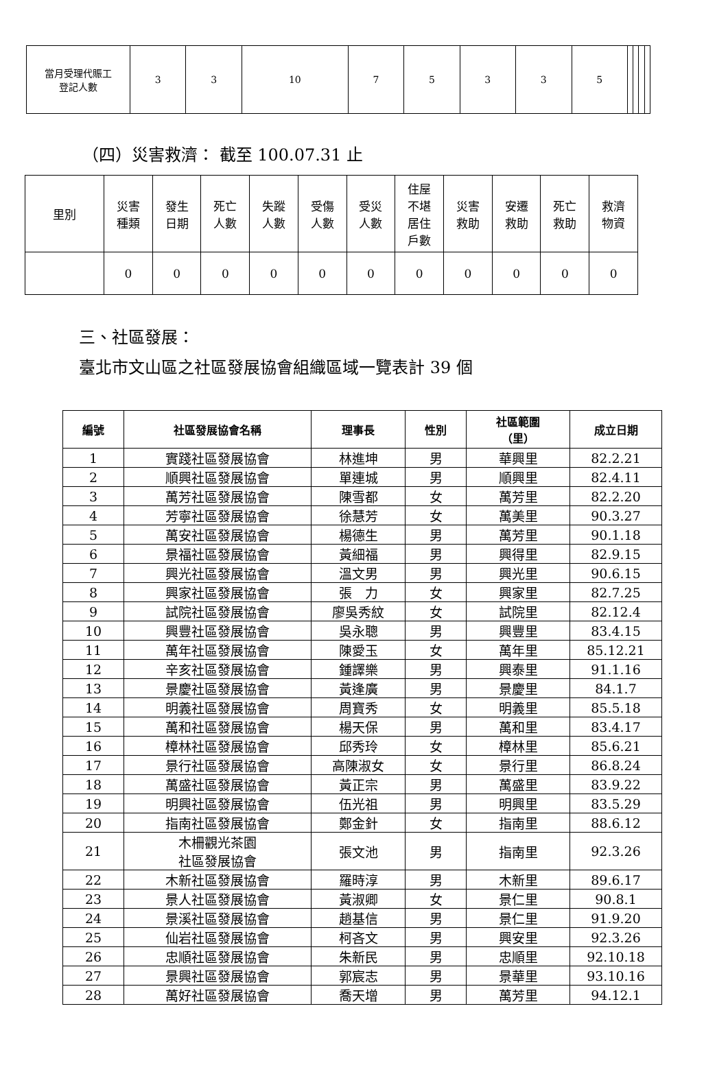| 當月受理代賑工 登記人數 | 3 | 3 | 10 | 7 | 5 | 3 | 3 | 5 | | | | |
（四）災害救濟： 截至 100.07.31 止
| 里別 | 災害 種類 | 發生 日期 | 死亡 人數 | 失蹤 人數 | 受傷 人數 | 受災 人數 | 住屋 不堪 居住 戶數 | 災害 救助 | 安遷 救助 | 死亡 救助 | 救濟 物資 |
| | 0 | 0 | 0 | 0 | 0 | 0 | 0 | 0 | 0 | 0 | 0 |
三、社區發展：
臺北市文山區之社區發展協會組織區域一覽表計 39 個
| 編號 | 社區發展協會名稱 | 理事長 | 性別 | 社區範圍 （里） | 成立日期 |
| --- | --- | --- | --- | --- | --- |
| 1 | 實踐社區發展協會 | 林進坤 | 男 | 華興里 | 82.2.21 |
| 2 | 順興社區發展協會 | 單連城 | 男 | 順興里 | 82.4.11 |
| 3 | 萬芳社區發展協會 | 陳雪都 | 女 | 萬芳里 | 82.2.20 |
| 4 | 芳寧社區發展協會 | 徐慧芳 | 女 | 萬美里 | 90.3.27 |
| 5 | 萬安社區發展協會 | 楊德生 | 男 | 萬芳里 | 90.1.18 |
| 6 | 景福社區發展協會 | 黃細福 | 男 | 興得里 | 82.9.15 |
| 7 | 興光社區發展協會 | 溫文男 | 男 | 興光里 | 90.6.15 |
| 8 | 興家社區發展協會 | 張 力 | 女 | 興家里 | 82.7.25 |
| 9 | 試院社區發展協會 | 廖吳秀紋 | 女 | 試院里 | 82.12.4 |
| 10 | 興豐社區發展協會 | 吳永聰 | 男 | 興豐里 | 83.4.15 |
| 11 | 萬年社區發展協會 | 陳愛玉 | 女 | 萬年里 | 85.12.21 |
| 12 | 辛亥社區發展協會 | 鍾譯樂 | 男 | 興泰里 | 91.1.16 |
| 13 | 景慶社區發展協會 | 黃逢廣 | 男 | 景慶里 | 84.1.7 |
| 14 | 明義社區發展協會 | 周寶秀 | 女 | 明義里 | 85.5.18 |
| 15 | 萬和社區發展協會 | 楊天保 | 男 | 萬和里 | 83.4.17 |
| 16 | 樟林社區發展協會 | 邱秀玲 | 女 | 樟林里 | 85.6.21 |
| 17 | 景行社區發展協會 | 高陳淑女 | 女 | 景行里 | 86.8.24 |
| 18 | 萬盛社區發展協會 | 黃正宗 | 男 | 萬盛里 | 83.9.22 |
| 19 | 明興社區發展協會 | 伍光祖 | 男 | 明興里 | 83.5.29 |
| 20 | 指南社區發展協會 | 鄭金針 | 女 | 指南里 | 88.6.12 |
| 21 | 木柵觀光茶園 社區發展協會 | 張文池 | 男 | 指南里 | 92.3.26 |
| 22 | 木新社區發展協會 | 羅時淳 | 男 | 木新里 | 89.6.17 |
| 23 | 景人社區發展協會 | 黃淑卿 | 女 | 景仁里 | 90.8.1 |
| 24 | 景溪社區發展協會 | 趙基信 | 男 | 景仁里 | 91.9.20 |
| 25 | 仙岩社區發展協會 | 柯吝文 | 男 | 興安里 | 92.3.26 |
| 26 | 忠順社區發展協會 | 朱新民 | 男 | 忠順里 | 92.10.18 |
| 27 | 景興社區發展協會 | 郭宸志 | 男 | 景華里 | 93.10.16 |
| 28 | 萬好社區發展協會 | 喬天增 | 男 | 萬芳里 | 94.12.1 |